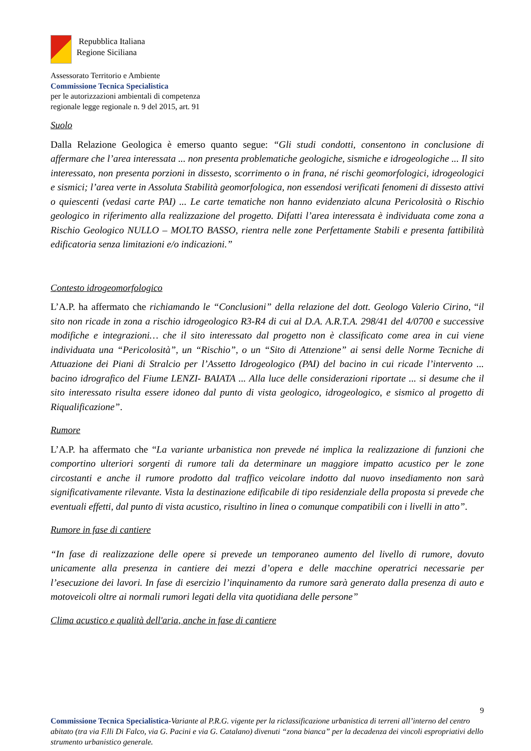Repubblica Italiana
Regione Siciliana
Assessorato Territorio e Ambiente
Commissione Tecnica Specialistica
per le autorizzazioni ambientali di competenza
regionale legge regionale n. 9 del 2015, art. 91
Suolo
Dalla Relazione Geologica è emerso quanto segue: “Gli studi condotti, consentono in conclusione di affermare che l’area interessata ... non presenta problematiche geologiche, sismiche e idrogeologiche ... Il sito interessato, non presenta porzioni in dissesto, scorrimento o in frana, né rischi geomorfologici, idrogeologici e sismici; l’area verte in Assoluta Stabilità geomorfologica, non essendosi verificati fenomeni di dissesto attivi o quiescenti (vedasi carte PAI) ... Le carte tematiche non hanno evidenziato alcuna Pericolosità o Rischio geologico in riferimento alla realizzazione del progetto. Difatti l’area interessata è individuata come zona a Rischio Geologico NULLO – MOLTO BASSO, rientra nelle zone Perfettamente Stabili e presenta fattibilità edificatoria senza limitazioni e/o indicazioni.”
Contesto idrogeomorfologico
L’A.P. ha affermato che richiamando le “Conclusioni” della relazione del dott. Geologo Valerio Cirino, “il sito non ricade in zona a rischio idrogeologico R3-R4 di cui al D.A. A.R.T.A. 298/41 del 4/0700 e successive modifiche e integrazioni… che il sito interessato dal progetto non è classificato come area in cui viene individuata una “Pericolosità”, un “Rischio”, o un “Sito di Attenzione” ai sensi delle Norme Tecniche di Attuazione dei Piani di Stralcio per l’Assetto Idrogeologico (PAI) del bacino in cui ricade l’intervento ... bacino idrografico del Fiume LENZI- BAIATA ... Alla luce delle considerazioni riportate ... si desume che il sito interessato risulta essere idoneo dal punto di vista geologico, idrogeologico, e sismico al progetto di Riqualificazione”.
Rumore
L’A.P. ha affermato che “La variante urbanistica non prevede né implica la realizzazione di funzioni che comportino ulteriori sorgenti di rumore tali da determinare un maggiore impatto acustico per le zone circostanti e anche il rumore prodotto dal traffico veicolare indotto dal nuovo insediamento non sarà significativamente rilevante. Vista la destinazione edificabile di tipo residenziale della proposta si prevede che eventuali effetti, dal punto di vista acustico, risultino in linea o comunque compatibili con i livelli in atto”.
Rumore in fase di cantiere
“In fase di realizzazione delle opere si prevede un temporaneo aumento del livello di rumore, dovuto unicamente alla presenza in cantiere dei mezzi d’opera e delle macchine operatrici necessarie per l’esecuzione dei lavori. In fase di esercizio l’inquinamento da rumore sarà generato dalla presenza di auto e motoveicoli oltre ai normali rumori legati della vita quotidiana delle persone”
Clima acustico e qualità dell'aria, anche in fase di cantiere
9
Commissione Tecnica Specialistica-Variante al P.R.G. vigente per la riclassificazione urbanistica di terreni all’interno del centro abitato (tra via F.lli Di Falco, via G. Pacini e via G. Catalano) divenuti “zona bianca” per la decadenza dei vincoli espropriativi dello strumento urbanistico generale.